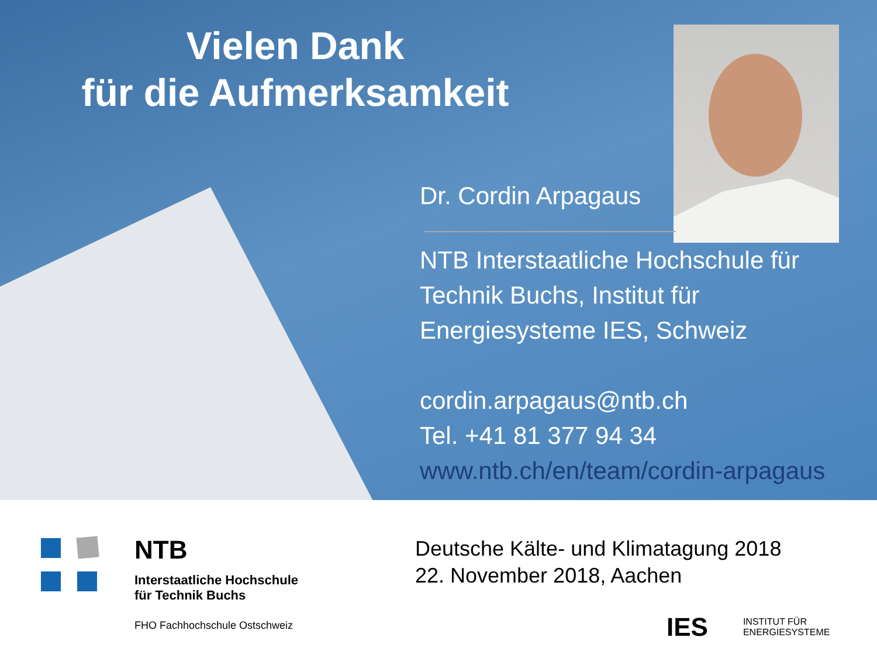Vielen Dank
für die Aufmerksamkeit
Dr. Cordin Arpagaus
NTB Interstaatliche Hochschule für Technik Buchs, Institut für Energiesysteme IES, Schweiz
cordin.arpagaus@ntb.ch
Tel. +41 81 377 94 34
www.ntb.ch/en/team/cordin-arpagaus
NTB
Interstaatliche Hochschule
für Technik Buchs
FHO Fachhochschule Ostschweiz
Deutsche Kälte- und Klimatagung 2018
22. November 2018, Aachen
IES INSTITUT FÜR
ENERGIESYSTEME